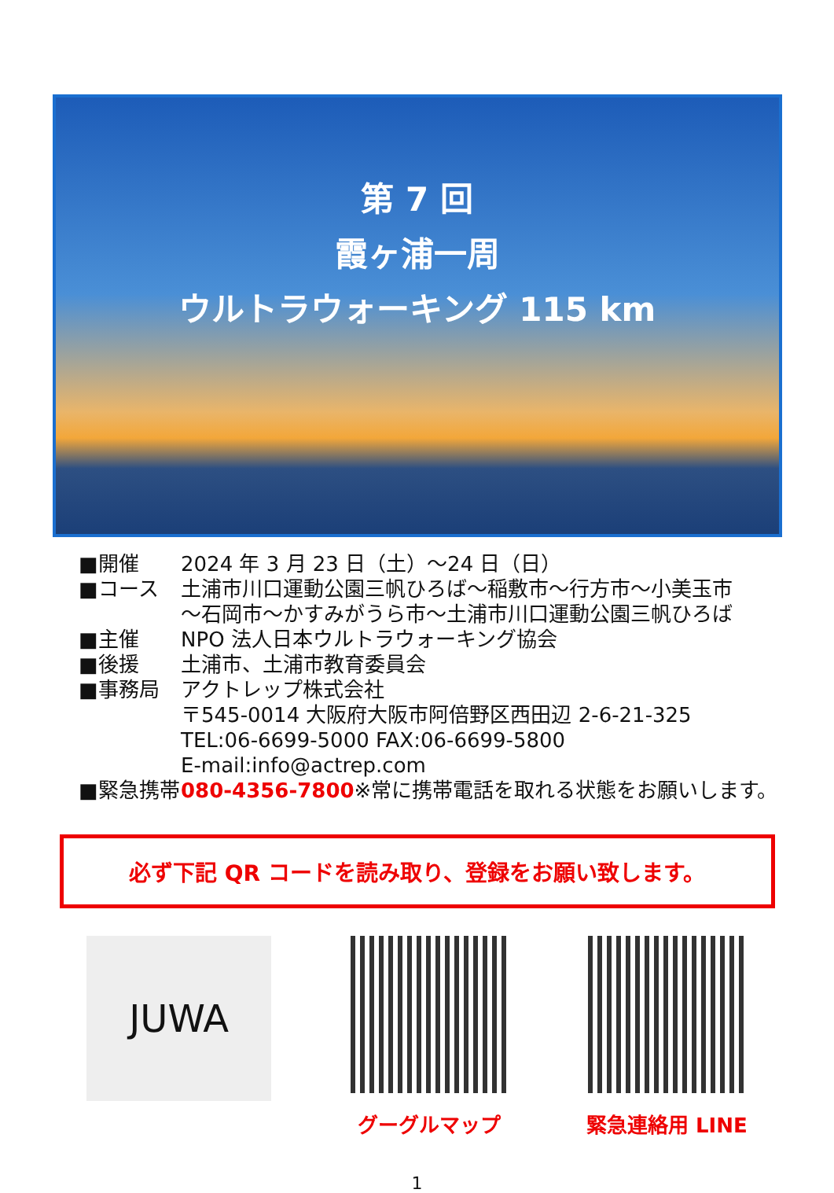第 7 回
霞ヶ浦一周
ウルトラウォーキング 115 km
■開催 2024 年 3 月 23 日（土）～24 日（日）
■コース 土浦市川口運動公園三帆ひろば～稲敷市～行方市～小美玉市
～石岡市～かすみがうら市～土浦市川口運動公園三帆ひろば
■主催 NPO 法人日本ウルトラウォーキング協会
■後援 土浦市、土浦市教育委員会
■事務局 アクトレップ株式会社
〒545-0014 大阪府大阪市阿倍野区西田辺 2-6-21-325
TEL:06-6699-5000 FAX:06-6699-5800
E-mail:info@actrep.com
■緊急携帯 080-4356-7800※常に携帯電話を取れる状態をお願いします。
必ず下記 QR コードを読み取り、登録をお願い致します。
JUWA
グーグルマップ 緊急連絡用 LINE
1